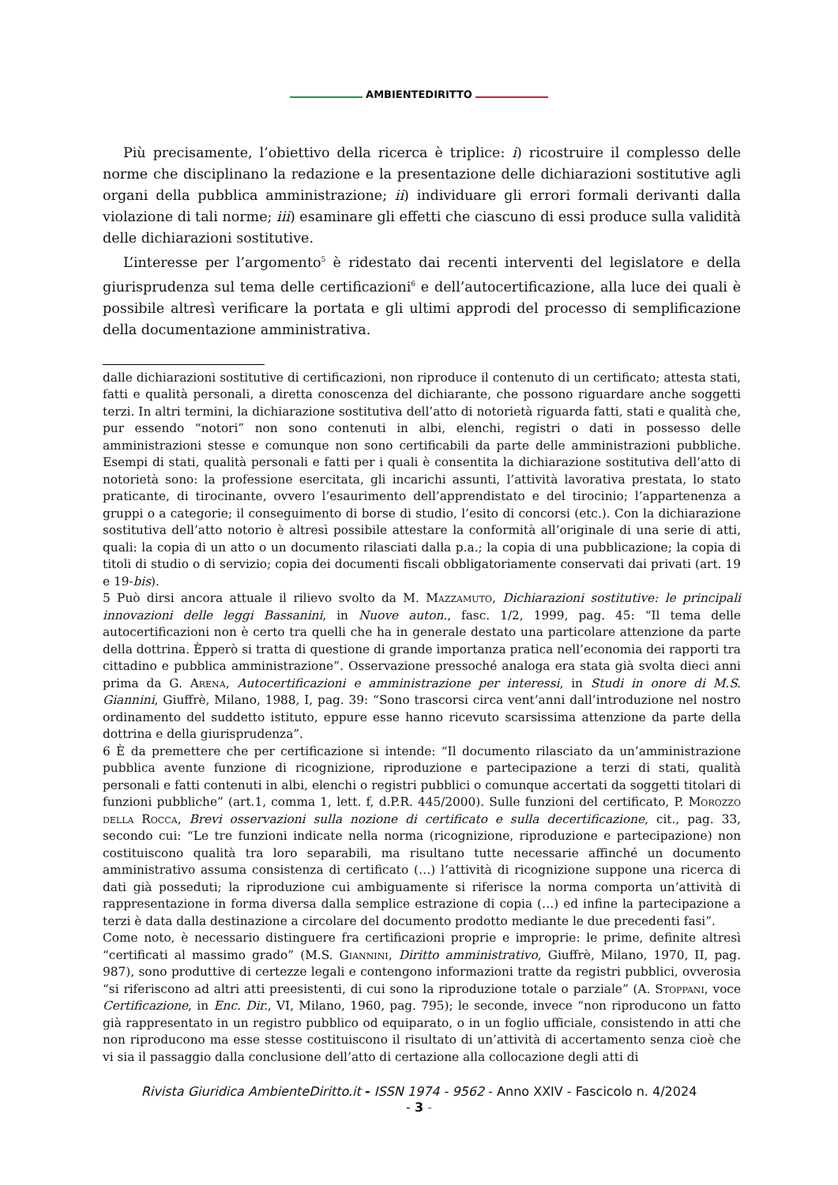AMBIENTEDIRITTO
Più precisamente, l’obiettivo della ricerca è triplice: i) ricostruire il complesso delle norme che disciplinano la redazione e la presentazione delle dichiarazioni sostitutive agli organi della pubblica amministrazione; ii) individuare gli errori formali derivanti dalla violazione di tali norme; iii) esaminare gli effetti che ciascuno di essi produce sulla validità delle dichiarazioni sostitutive.
L’interesse per l’argomento<sup>5</sup> è ridestato dai recenti interventi del legislatore e della giurisprudenza sul tema delle certificazioni<sup>6</sup> e dell’autocertificazione, alla luce dei quali è possibile altresì verificare la portata e gli ultimi approdi del processo di semplificazione della documentazione amministrativa.
dalle dichiarazioni sostitutive di certificazioni, non riproduce il contenuto di un certificato; attesta stati, fatti e qualità personali, a diretta conoscenza del dichiarante, che possono riguardare anche soggetti terzi. In altri termini, la dichiarazione sostitutiva dell’atto di notorietà riguarda fatti, stati e qualità che, pur essendo “notori” non sono contenuti in albi, elenchi, registri o dati in possesso delle amministrazioni stesse e comunque non sono certificabili da parte delle amministrazioni pubbliche. Esempi di stati, qualità personali e fatti per i quali è consentita la dichiarazione sostitutiva dell’atto di notorietà sono: la professione esercitata, gli incarichi assunti, l’attività lavorativa prestata, lo stato praticante, di tirocinante, ovvero l’esaurimento dell’apprendistato e del tirocinio; l’appartenenza a gruppi o a categorie; il conseguimento di borse di studio, l’esito di concorsi (etc.). Con la dichiarazione sostitutiva dell’atto notorio è altresì possibile attestare la conformità all’originale di una serie di atti, quali: la copia di un atto o un documento rilasciati dalla p.a.; la copia di una pubblicazione; la copia di titoli di studio o di servizio; copia dei documenti fiscali obbligatoriamente conservati dai privati (art. 19 e 19-bis).
5 Può dirsi ancora attuale il rilievo svolto da M. Mazzamuto, Dichiarazioni sostitutive: le principali innovazioni delle leggi Bassanini, in Nuove auton., fasc. 1/2, 1999, pag. 45: “Il tema delle autocertificazioni non è certo tra quelli che ha in generale destato una particolare attenzione da parte della dottrina. Èpperò si tratta di questione di grande importanza pratica nell’economia dei rapporti tra cittadino e pubblica amministrazione”. Osservazione pressoché analoga era stata già svolta dieci anni prima da G. Arena, Autocertificazioni e amministrazione per interessi, in Studi in onore di M.S. Giannini, Giuffrè, Milano, 1988, I, pag. 39: “Sono trascorsi circa vent’anni dall’introduzione nel nostro ordinamento del suddetto istituto, eppure esse hanno ricevuto scarsissima attenzione da parte della dottrina e della giurisprudenza”.
6 È da premettere che per certificazione si intende: “Il documento rilasciato da un’amministrazione pubblica avente funzione di ricognizione, riproduzione e partecipazione a terzi di stati, qualità personali e fatti contenuti in albi, elenchi o registri pubblici o comunque accertati da soggetti titolari di funzioni pubbliche” (art.1, comma 1, lett. f, d.P.R. 445/2000). Sulle funzioni del certificato, P. Morozzo della Rocca, Brevi osservazioni sulla nozione di certificato e sulla decertificazione, cit., pag. 33, secondo cui: “Le tre funzioni indicate nella norma (ricognizione, riproduzione e partecipazione) non costituiscono qualità tra loro separabili, ma risultano tutte necessarie affinché un documento amministrativo assuma consistenza di certificato (…) l’attività di ricognizione suppone una ricerca di dati già posseduti; la riproduzione cui ambiguamente si riferisce la norma comporta un’attività di rappresentazione in forma diversa dalla semplice estrazione di copia (…) ed infine la partecipazione a terzi è data dalla destinazione a circolare del documento prodotto mediante le due precedenti fasi”.
Come noto, è necessario distinguere fra certificazioni proprie e improprie: le prime, definite altresì “certificati al massimo grado” (M.S. Giannini, Diritto amministrativo, Giuffrè, Milano, 1970, II, pag. 987), sono produttive di certezze legali e contengono informazioni tratte da registri pubblici, ovverosia “si riferiscono ad altri atti preesistenti, di cui sono la riproduzione totale o parziale” (A. Stoppani, voce Certificazione, in Enc. Dir., VI, Milano, 1960, pag. 795); le seconde, invece “non riproducono un fatto già rappresentato in un registro pubblico od equiparato, o in un foglio ufficiale, consistendo in atti che non riproducono ma esse stesse costituiscono il risultato di un’attività di accertamento senza cioè che vi sia il passaggio dalla conclusione dell’atto di certazione alla collocazione degli atti di
Rivista Giuridica AmbienteDiritto.it - ISSN 1974 - 9562 - Anno XXIV - Fascicolo n. 4/2024
- 3 -